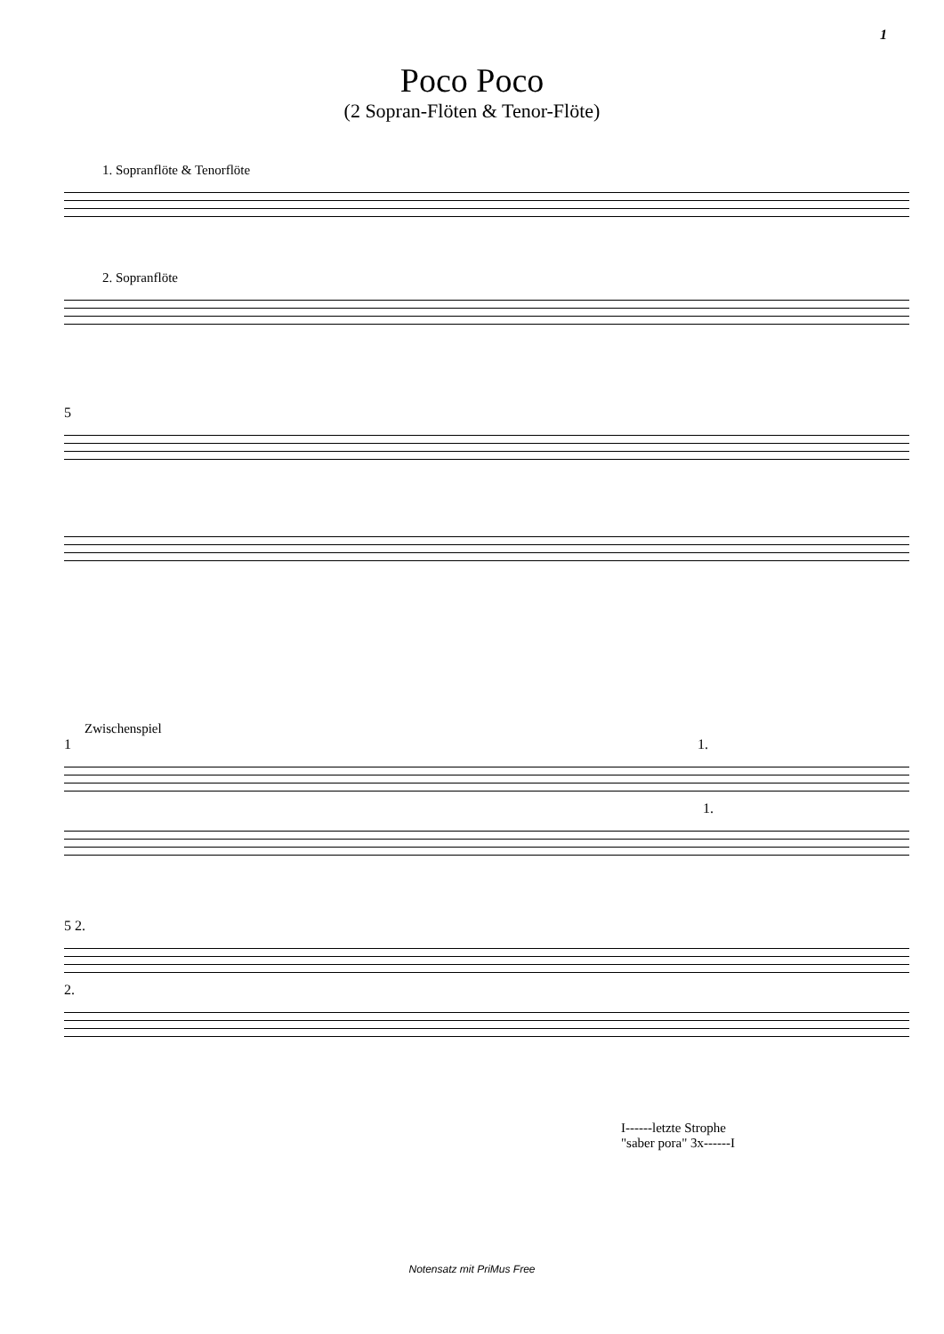1
Poco Poco
(2 Sopran-Flöten & Tenor-Flöte)
1. Sopranflöte & Tenorflöte
2. Sopranflöte
5
Zwischenspiel
1 1.
1.
5 2.
2.
I------letzte Strophe
"saber pora" 3x------I
Notensatz mit PriMus Free